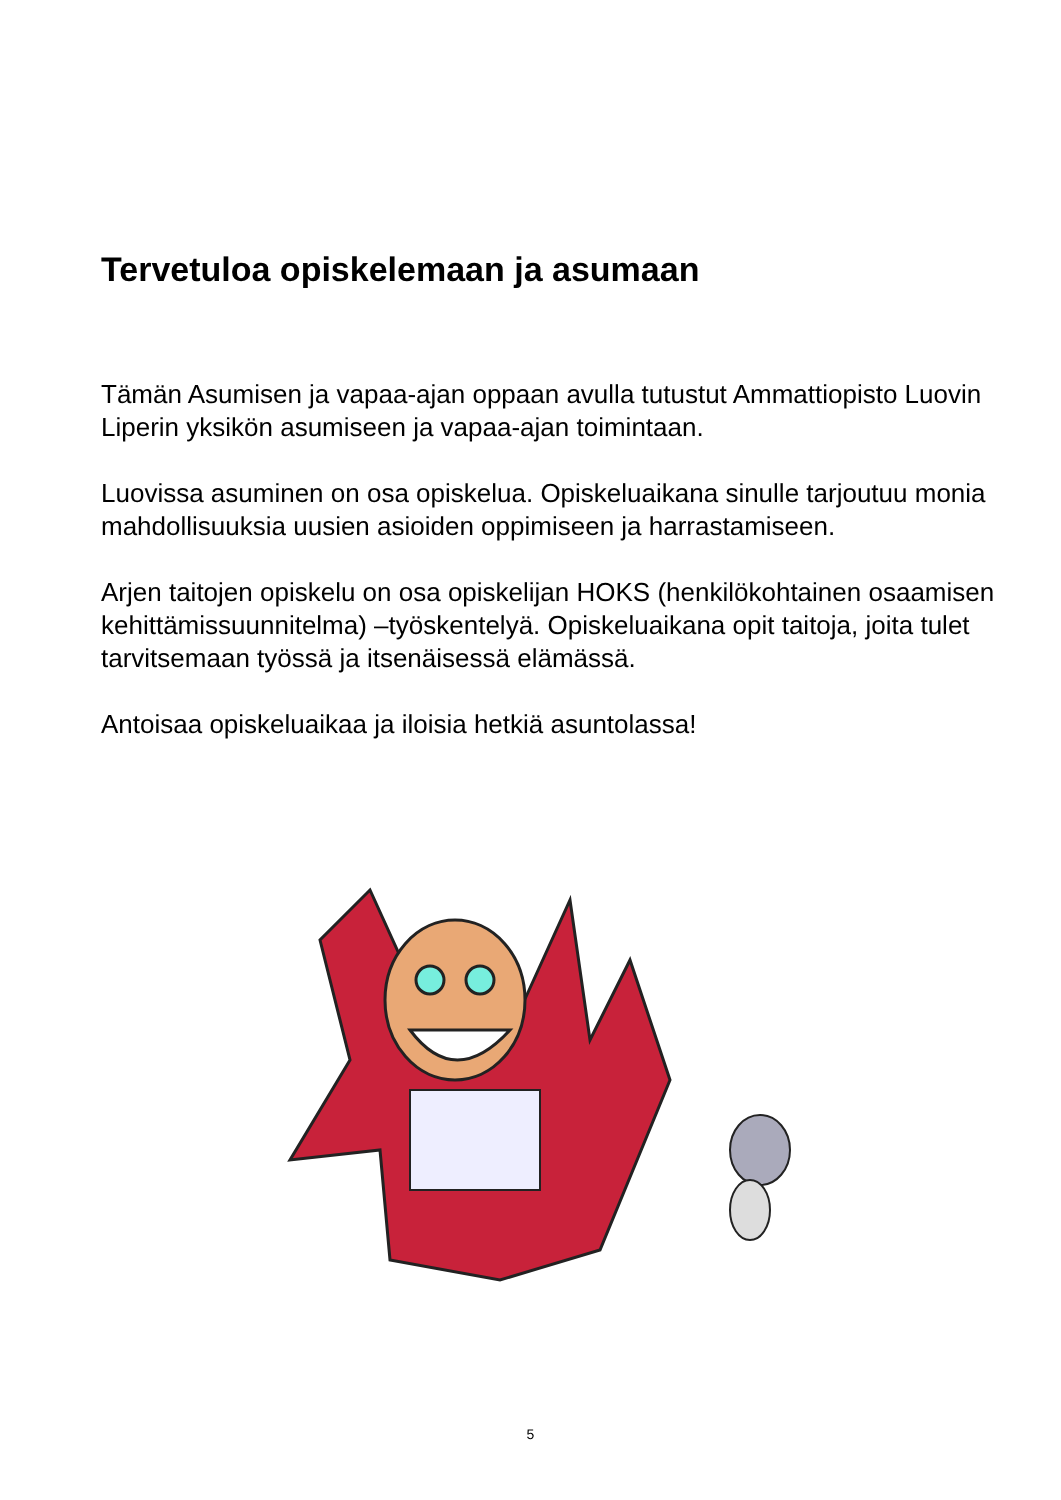Tervetuloa opiskelemaan ja asumaan
Tämän Asumisen ja vapaa-ajan oppaan avulla tutustut Ammattiopisto Luovin Liperin yksikön asumiseen ja vapaa-ajan toimintaan.
Luovissa asuminen on osa opiskelua. Opiskeluaikana sinulle tarjoutuu monia mahdollisuuksia uusien asioiden oppimiseen ja harrastamiseen.
Arjen taitojen opiskelu on osa opiskelijan HOKS (henkilökohtainen osaamisen kehittämissuunnitelma) –työskentelyä. Opiskeluaikana opit taitoja, joita tulet tarvitsemaan työssä ja itsenäisessä elämässä.
Antoisaa opiskeluaikaa ja iloisia hetkiä asuntolassa!
5